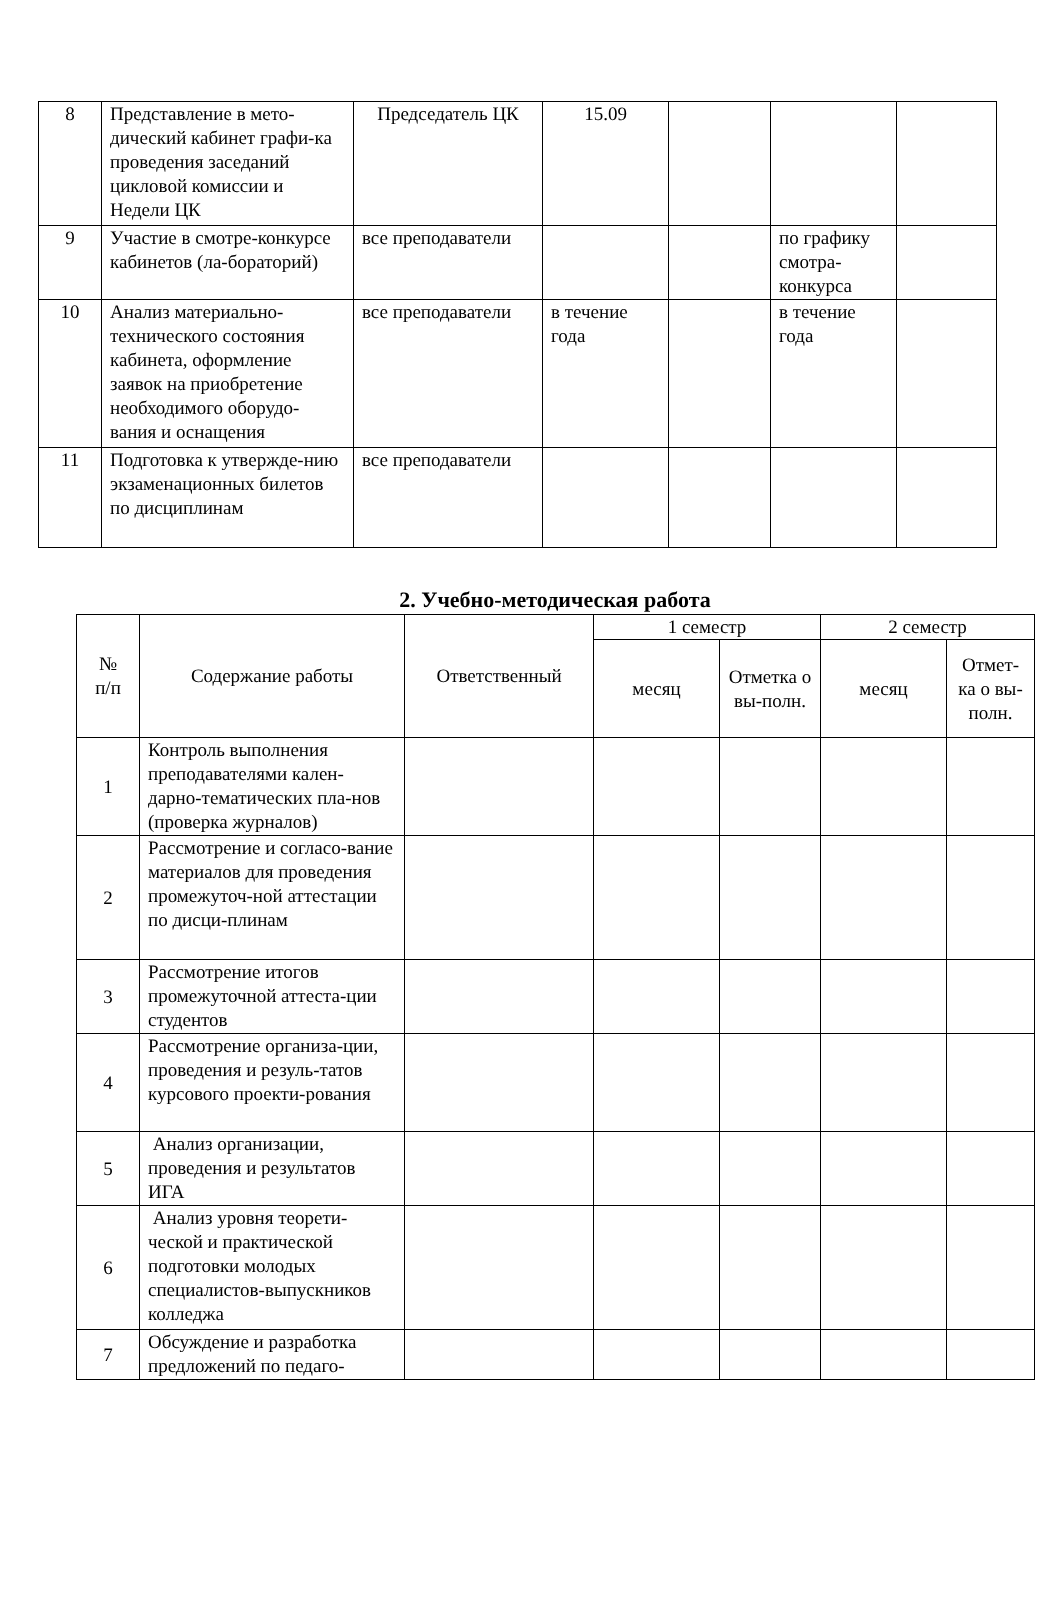| 8 | Представление в мето-дический кабинет графи-ка проведения заседаний цикловой комиссии и Недели ЦК | Председатель ЦК | 15.09 | | | |
| 9 | Участие в смотре-конкурсе кабинетов (ла-бораторий) | все преподаватели | | | по графику смотра-конкурса | |
| 10 | Анализ материально-технического состояния кабинета, оформление заявок на приобретение необходимого оборудо-вания и оснащения | все преподаватели | в течение года | | в течение года | |
| 11 | Подготовка к утвержде-нию экзаменационных билетов по дисциплинам | все преподаватели | | | | |
2. Учебно-методическая работа
| № п/п | Содержание работы | Ответственный | 1 семестр | | 2 семестр | |
| --- | --- | --- | --- | --- | --- | --- |
| | | | месяц | Отметка о вы-полн. | месяц | Отмет-ка о вы-полн. |
| 1 | Контроль выполнения преподавателями кален-дарно-тематических пла-нов (проверка журналов) | | | | | |
| 2 | Рассмотрение и согласо-вание материалов для проведения промежуточ-ной аттестации по дисци-плинам | | | | | |
| 3 | Рассмотрение итогов промежуточной аттеста-ции студентов | | | | | |
| 4 | Рассмотрение организа-ции, проведения и резуль-татов курсового проекти-рования | | | | | |
| 5 | Анализ организации, проведения и результатов ИГА | | | | | |
| 6 | Анализ уровня теорети-ческой и практической подготовки молодых специалистов-выпускников колледжа | | | | | |
| 7 | Обсуждение и разработка предложений по педаго- | | | | | |